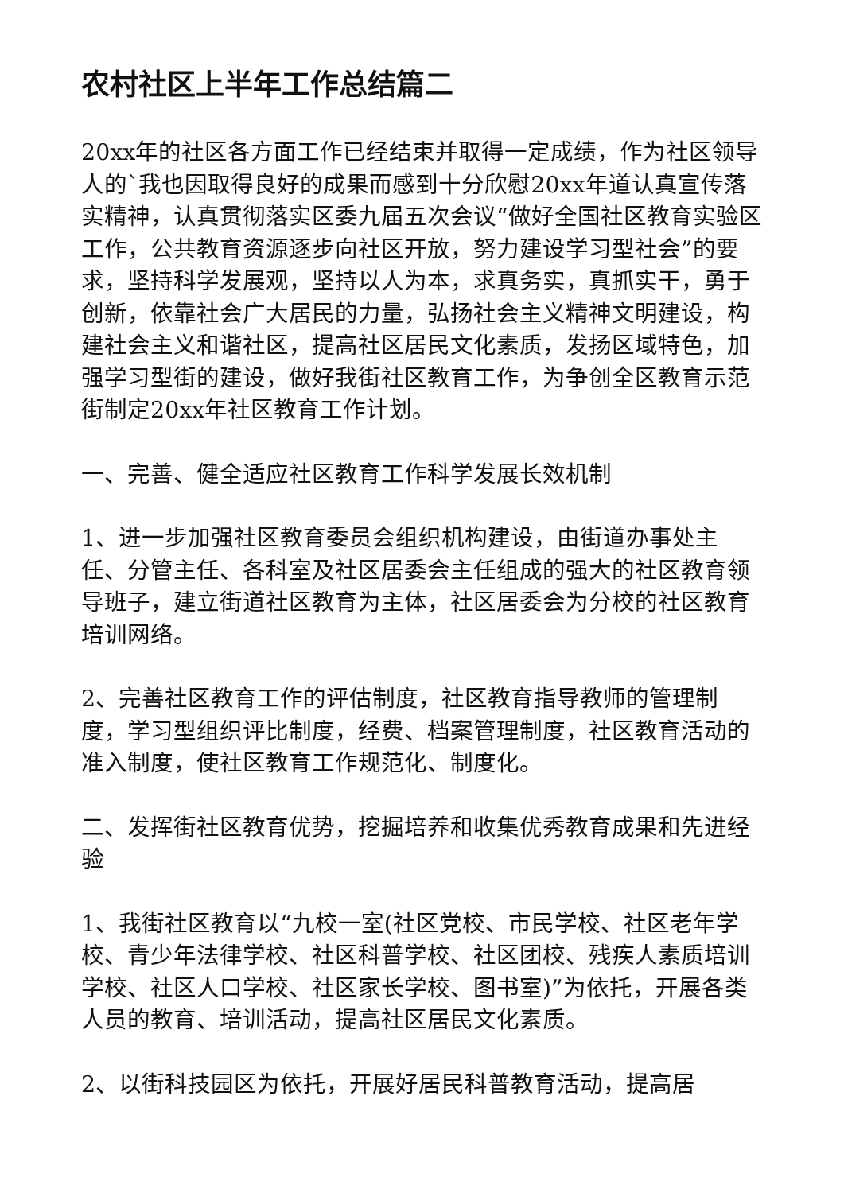农村社区上半年工作总结篇二
20xx年的社区各方面工作已经结束并取得一定成绩，作为社区领导人的`我也因取得良好的成果而感到十分欣慰20xx年道认真宣传落实精神，认真贯彻落实区委九届五次会议“做好全国社区教育实验区工作，公共教育资源逐步向社区开放，努力建设学习型社会”的要求，坚持科学发展观，坚持以人为本，求真务实，真抓实干，勇于创新，依靠社会广大居民的力量，弘扬社会主义精神文明建设，构建社会主义和谐社区，提高社区居民文化素质，发扬区域特色，加强学习型街的建设，做好我街社区教育工作，为争创全区教育示范街制定20xx年社区教育工作计划。
一、完善、健全适应社区教育工作科学发展长效机制
1、进一步加强社区教育委员会组织机构建设，由街道办事处主任、分管主任、各科室及社区居委会主任组成的强大的社区教育领导班子，建立街道社区教育为主体，社区居委会为分校的社区教育培训网络。
2、完善社区教育工作的评估制度，社区教育指导教师的管理制度，学习型组织评比制度，经费、档案管理制度，社区教育活动的准入制度，使社区教育工作规范化、制度化。
二、发挥街社区教育优势，挖掘培养和收集优秀教育成果和先进经验
1、我街社区教育以“九校一室(社区党校、市民学校、社区老年学校、青少年法律学校、社区科普学校、社区团校、残疾人素质培训学校、社区人口学校、社区家长学校、图书室)”为依托，开展各类人员的教育、培训活动，提高社区居民文化素质。
2、以街科技园区为依托，开展好居民科普教育活动，提高居